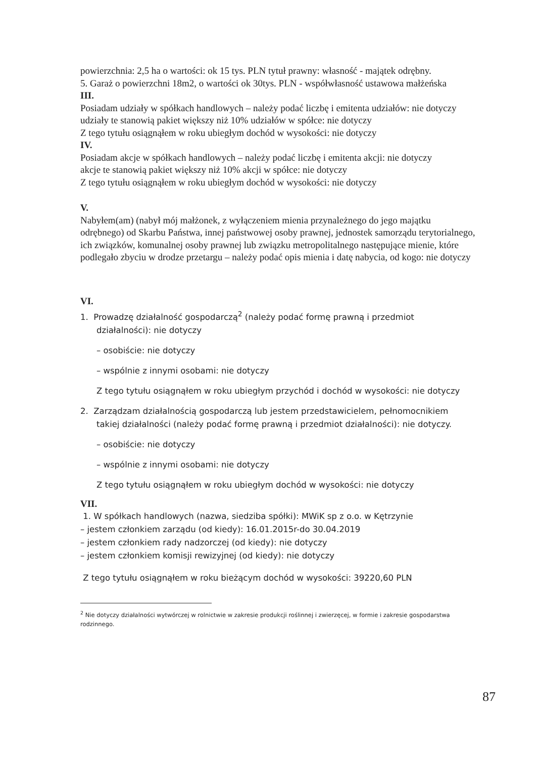powierzchnia: 2,5 ha o wartości: ok 15 tys. PLN tytuł prawny: własność - majątek odrębny.
5. Garaż o powierzchni 18m2, o wartości ok 30tys. PLN - współwłasność ustawowa małżeńska
III.
Posiadam udziały w spółkach handlowych – należy podać liczbę i emitenta udziałów: nie dotyczy
udziały te stanowią pakiet większy niż 10% udziałów w spółce: nie dotyczy
Z tego tytułu osiągnąłem w roku ubiegłym dochód w wysokości: nie dotyczy
IV.
Posiadam akcje w spółkach handlowych – należy podać liczbę i emitenta akcji: nie dotyczy
akcje te stanowią pakiet większy niż 10% akcji w spółce: nie dotyczy
Z tego tytułu osiągnąłem w roku ubiegłym dochód w wysokości: nie dotyczy
V.
Nabyłem(am) (nabył mój małżonek, z wyłączeniem mienia przynależnego do jego majątku odrębnego) od Skarbu Państwa, innej państwowej osoby prawnej, jednostek samorządu terytorialnego, ich związków, komunalnej osoby prawnej lub związku metropolitalnego następujące mienie, które podlegało zbyciu w drodze przetargu – należy podać opis mienia i datę nabycia, od kogo: nie dotyczy
VI.
1. Prowadzę działalność gospodarczą<sup>2</sup> (należy podać formę prawną i przedmiot
działalności): nie dotyczy
– osobiście: nie dotyczy
– wspólnie z innymi osobami: nie dotyczy
Z tego tytułu osiągnąłem w roku ubiegłym przychód i dochód w wysokości: nie dotyczy
2. Zarządzam działalnością gospodarczą lub jestem przedstawicielem, pełnomocnikiem
takiej działalności (należy podać formę prawną i przedmiot działalności): nie dotyczy.
– osobiście: nie dotyczy
– wspólnie z innymi osobami: nie dotyczy
Z tego tytułu osiągnąłem w roku ubiegłym dochód w wysokości: nie dotyczy
VII.
1. W spółkach handlowych (nazwa, siedziba spółki): MWiK sp z o.o. w Kętrzynie
– jestem członkiem zarządu (od kiedy): 16.01.2015r-do 30.04.2019
– jestem członkiem rady nadzorczej (od kiedy): nie dotyczy
– jestem członkiem komisji rewizyjnej (od kiedy): nie dotyczy
Z tego tytułu osiągnąłem w roku bieżącym dochód w wysokości: 39220,60 PLN
<sup>2</sup> Nie dotyczy działalności wytwórczej w rolnictwie w zakresie produkcji roślinnej i zwierzęcej, w formie i zakresie gospodarstwa rodzinnego.
87